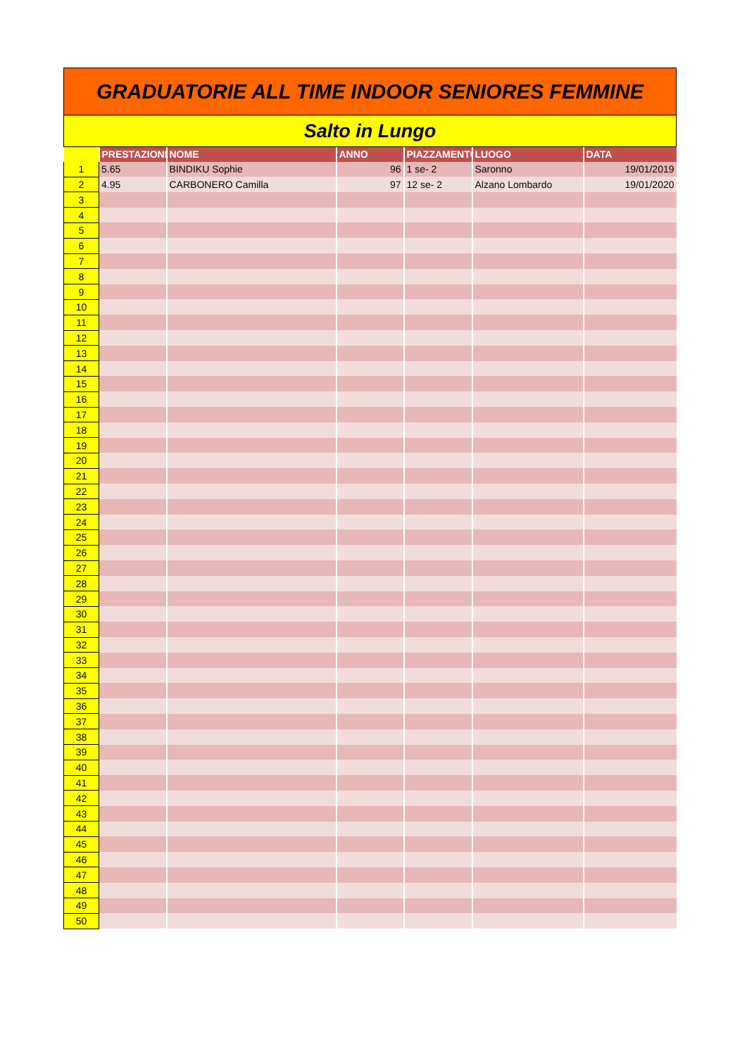GRADUATORIE ALL TIME INDOOR SENIORES FEMMINE
Salto in Lungo
| | PRESTAZIONE | NOME | ANNO | PIAZZAMENTO | LUOGO | DATA |
| --- | --- | --- | --- | --- | --- | --- |
| 1 | 5.65 | BINDIKU Sophie | 96 | 1 se- 2 | Saronno | 19/01/2019 |
| 2 | 4.95 | CARBONERO Camilla | 97 | 12 se- 2 | Alzano Lombardo | 19/01/2020 |
| 3 | | | | | | |
| 4 | | | | | | |
| 5 | | | | | | |
| 6 | | | | | | |
| 7 | | | | | | |
| 8 | | | | | | |
| 9 | | | | | | |
| 10 | | | | | | |
| 11 | | | | | | |
| 12 | | | | | | |
| 13 | | | | | | |
| 14 | | | | | | |
| 15 | | | | | | |
| 16 | | | | | | |
| 17 | | | | | | |
| 18 | | | | | | |
| 19 | | | | | | |
| 20 | | | | | | |
| 21 | | | | | | |
| 22 | | | | | | |
| 23 | | | | | | |
| 24 | | | | | | |
| 25 | | | | | | |
| 26 | | | | | | |
| 27 | | | | | | |
| 28 | | | | | | |
| 29 | | | | | | |
| 30 | | | | | | |
| 31 | | | | | | |
| 32 | | | | | | |
| 33 | | | | | | |
| 34 | | | | | | |
| 35 | | | | | | |
| 36 | | | | | | |
| 37 | | | | | | |
| 38 | | | | | | |
| 39 | | | | | | |
| 40 | | | | | | |
| 41 | | | | | | |
| 42 | | | | | | |
| 43 | | | | | | |
| 44 | | | | | | |
| 45 | | | | | | |
| 46 | | | | | | |
| 47 | | | | | | |
| 48 | | | | | | |
| 49 | | | | | | |
| 50 | | | | | | |